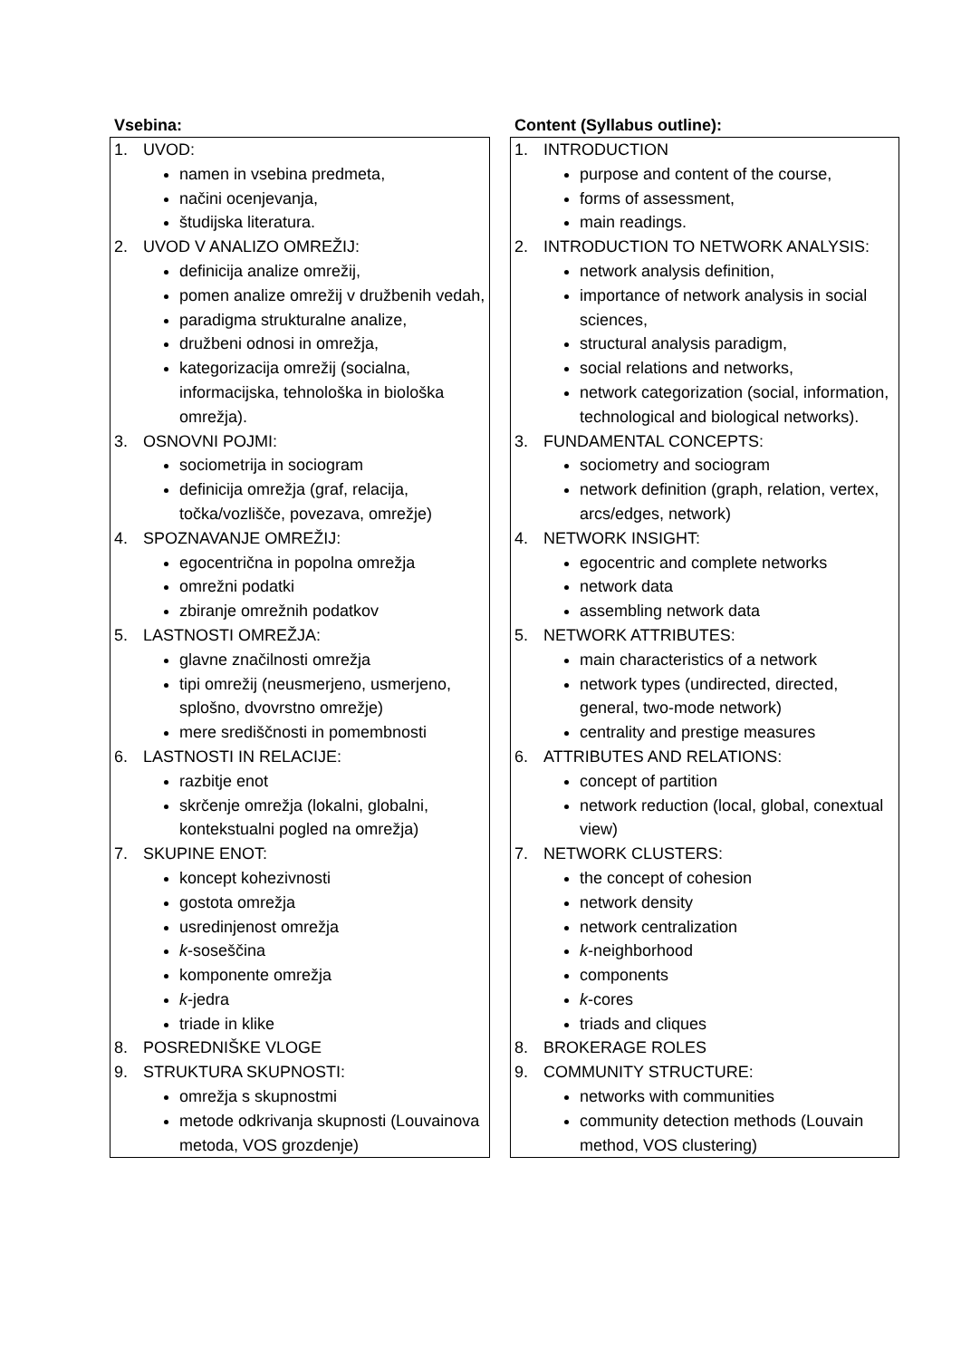| Vsebina: | | Content (Syllabus outline): |
| --- | --- | --- |
| 1. UVOD: namen in vsebina predmeta, načini ocenjevanja, študijska literatura. 2. UVOD V ANALIZO OMREŽIJ: definicija analize omrežij, pomen analize omrežij v družbenih vedah, paradigma strukturalne analize, družbeni odnosi in omrežja, kategorizacija omrežij (socialna, informacijska, tehnološka in biološka omrežja). 3. OSNOVNI POJMI: sociometrija in sociogram definicija omrežja (graf, relacija, točka/vozlišče, povezava, omrežje) 4. SPOZNAVANJE OMREŽIJ: egocentrična in popolna omrežja omrežni podatki zbiranje omrežnih podatkov 5. LASTNOSTI OMREŽJA: glavne značilnosti omrežja tipi omrežij (neusmerjeno, usmerjeno, splošno, dvovrstno omrežje) mere središčnosti in pomembnosti 6. LASTNOSTI IN RELACIJE: razbitje enot skrčenje omrežja (lokalni, globalni, kontekstualni pogled na omrežja) 7. SKUPINE ENOT: koncept kohezivnosti gostota omrežja usredinjenost omrežja k -soseščina komponente omrežja k -jedra triade in klike 8. POSREDNIŠKE VLOGE 9. STRUKTURA SKUPNOSTI: omrežja s skupnostmi metode odkrivanja skupnosti (Louvainova metoda, VOS grozdenje) | | 1. INTRODUCTION purpose and content of the course, forms of assessment, main readings. 2. INTRODUCTION TO NETWORK ANALYSIS: network analysis definition, importance of network analysis in social sciences, structural analysis paradigm, social relations and networks, network categorization (social, information, technological and biological networks). 3. FUNDAMENTAL CONCEPTS: sociometry and sociogram network definition (graph, relation, vertex, arcs/edges, network) 4. NETWORK INSIGHT: egocentric and complete networks network data assembling network data 5. NETWORK ATTRIBUTES: main characteristics of a network network types (undirected, directed, general, two-mode network) centrality and prestige measures 6. ATTRIBUTES AND RELATIONS: concept of partition network reduction (local, global, conextual view) 7. NETWORK CLUSTERS: the concept of cohesion network density network centralization k -neighborhood components k -cores triads and cliques 8. BROKERAGE ROLES 9. COMMUNITY STRUCTURE: networks with communities community detection methods (Louvain method, VOS clustering) |